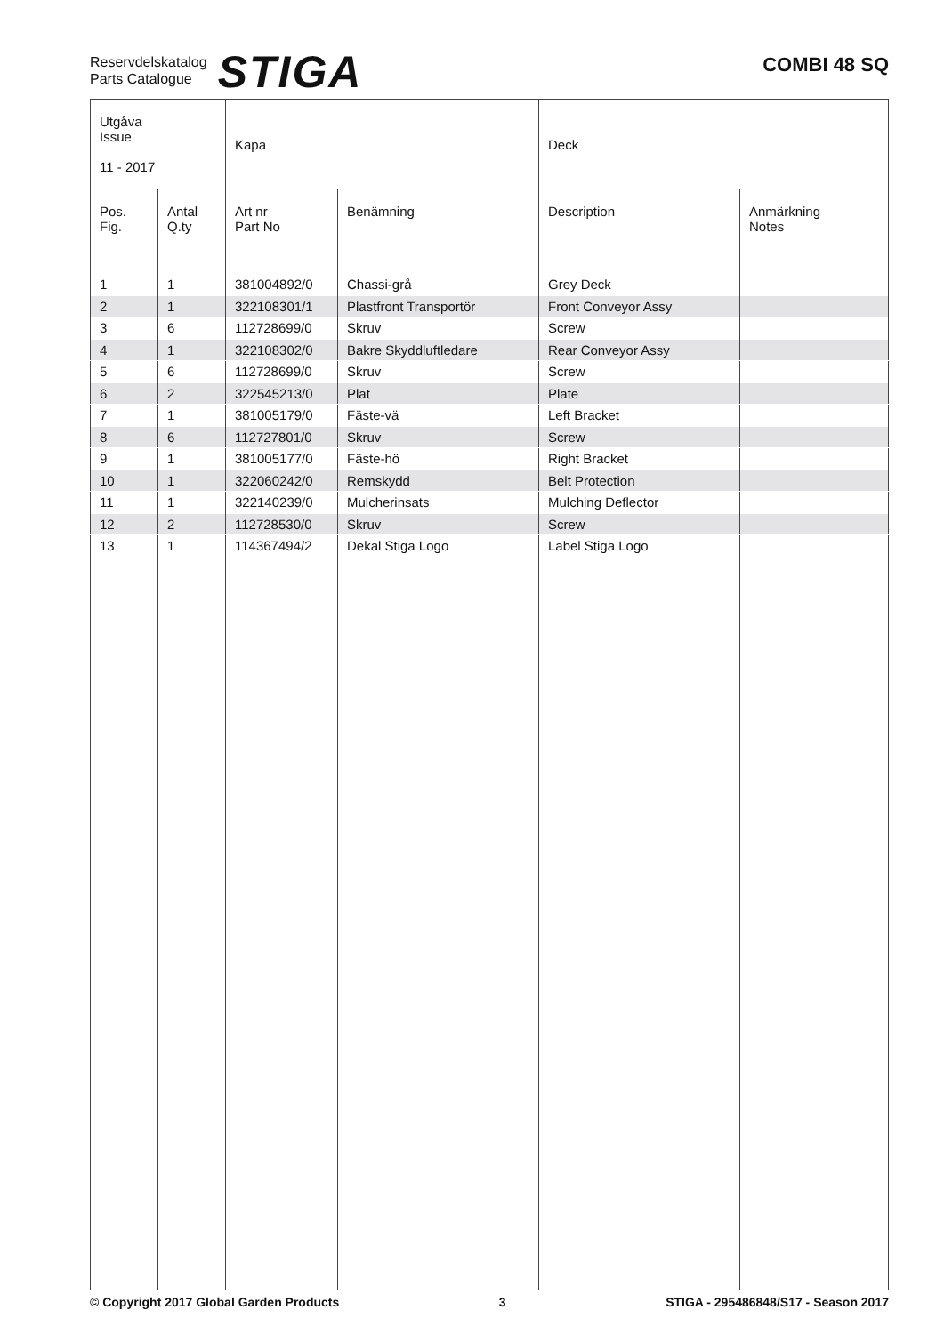Reservdelskatalog
Parts Catalogue
STIGA
COMBI 48 SQ
| Utgåva Issue 11 - 2017 | | Kapa | | Deck | |
| Pos. Fig. | Antal Q.ty | Art nr Part No | Benämning | Description | Anmärkning Notes |
| 1 | 1 | 381004892/0 | Chassi-grå | Grey Deck | |
| 2 | 1 | 322108301/1 | Plastfront Transportör | Front Conveyor Assy | |
| 3 | 6 | 112728699/0 | Skruv | Screw | |
| 4 | 1 | 322108302/0 | Bakre Skyddluftledare | Rear Conveyor Assy | |
| 5 | 6 | 112728699/0 | Skruv | Screw | |
| 6 | 2 | 322545213/0 | Plat | Plate | |
| 7 | 1 | 381005179/0 | Fäste-vä | Left Bracket | |
| 8 | 6 | 112727801/0 | Skruv | Screw | |
| 9 | 1 | 381005177/0 | Fäste-hö | Right Bracket | |
| 10 | 1 | 322060242/0 | Remskydd | Belt Protection | |
| 11 | 1 | 322140239/0 | Mulcherinsats | Mulching Deflector | |
| 12 | 2 | 112728530/0 | Skruv | Screw | |
| 13 | 1 | 114367494/2 | Dekal Stiga Logo | Label Stiga Logo | |
© Copyright 2017 Global Garden Products 3 STIGA - 295486848/S17 - Season 2017